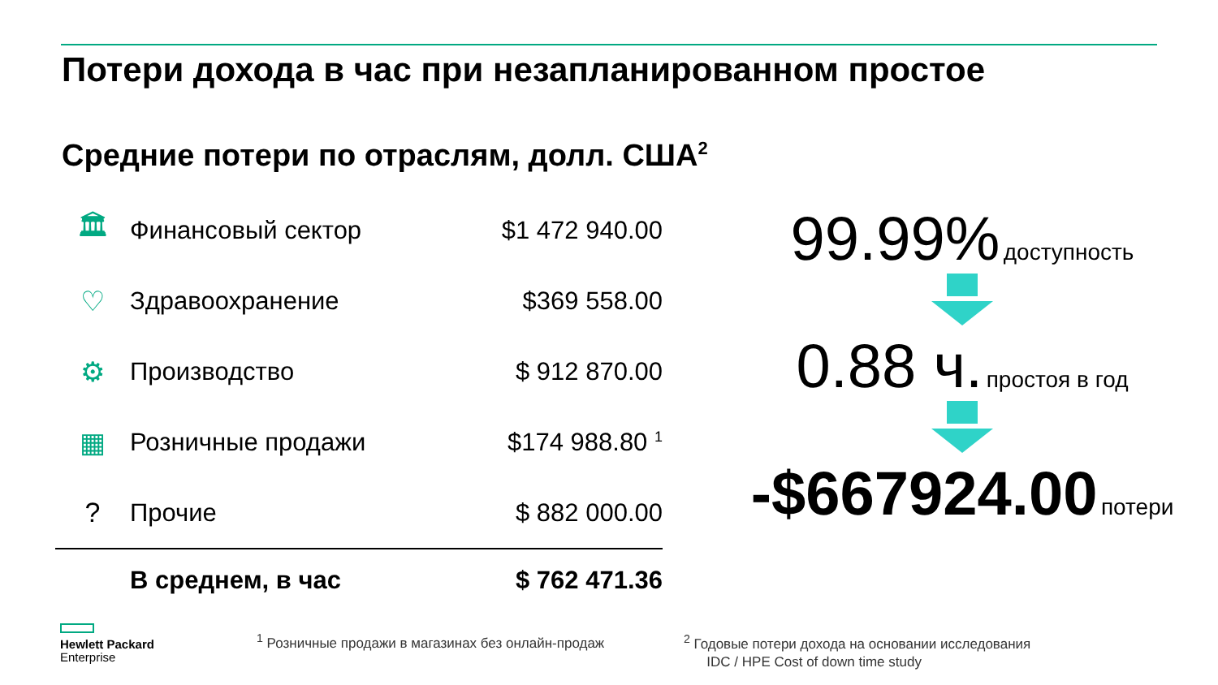Потери дохода в час при незапланированном простое
Средние потери по отраслям, долл. США<sup>2</sup>
| 🏛 | Финансовый сектор | $1 472 940.00 |
| ♡ | Здравоохранение | $369 558.00 |
| ⚙ | Производство | $ 912 870.00 |
| ▦ | Розничные продажи | $174 988.80 <sup>1</sup> |
| ? | Прочие | $ 882 000.00 |
| | В среднем, в час | $ 762 471.36 |
99.99% доступность
0.88 ч. простоя в год
-$667924.00 потери
Hewlett Packard
Enterprise
<sup>1</sup> Розничные продажи в магазинах без онлайн-продаж
<sup>2</sup> Годовые потери дохода на основании исследования
IDC / HPE Cost of down time study